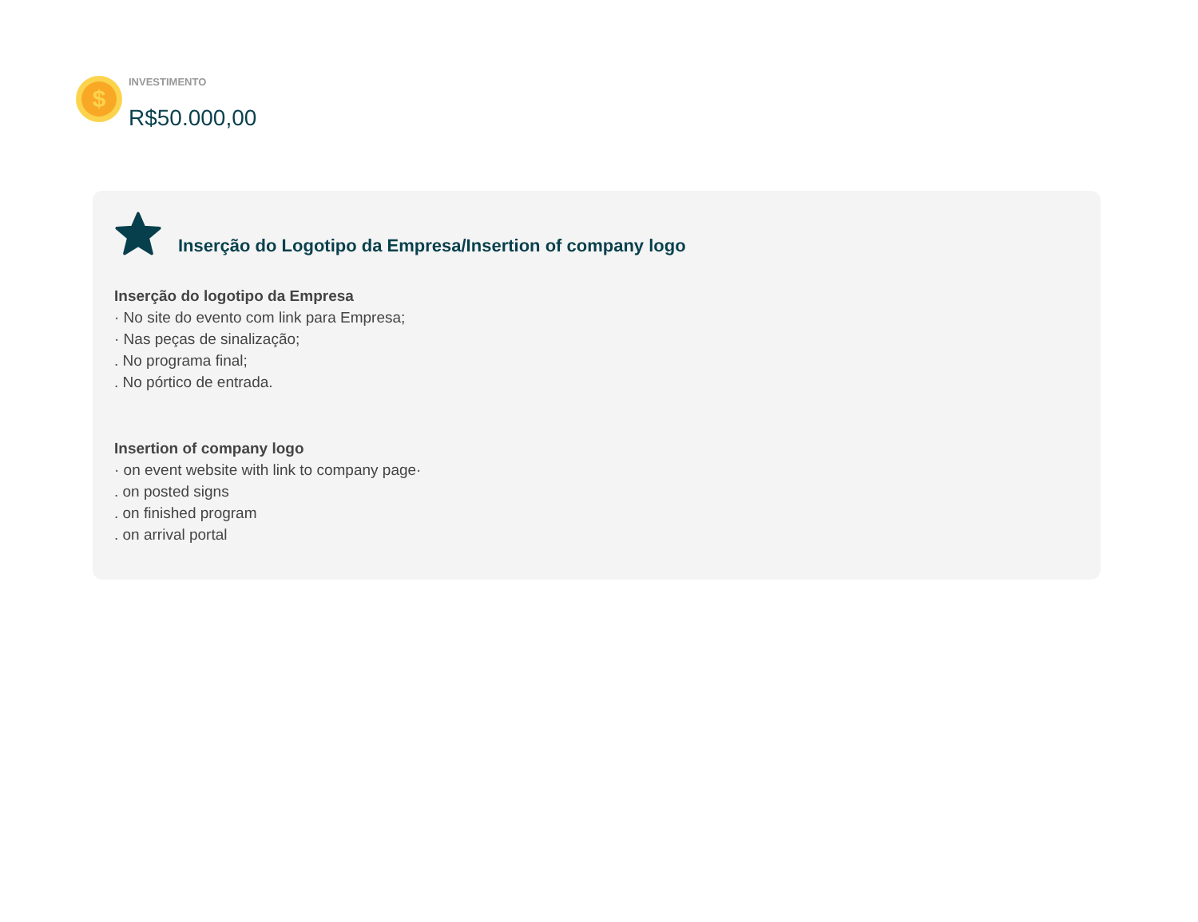$
INVESTIMENTO
R$50.000,00
Inserção do Logotipo da Empresa/Insertion of company logo
Inserção do logotipo da Empresa
· No site do evento com link para Empresa;
· Nas peças de sinalização;
. No programa final;
. No pórtico de entrada.
Insertion of company logo
· on event website with link to company page·
. on posted signs
. on finished program
. on arrival portal